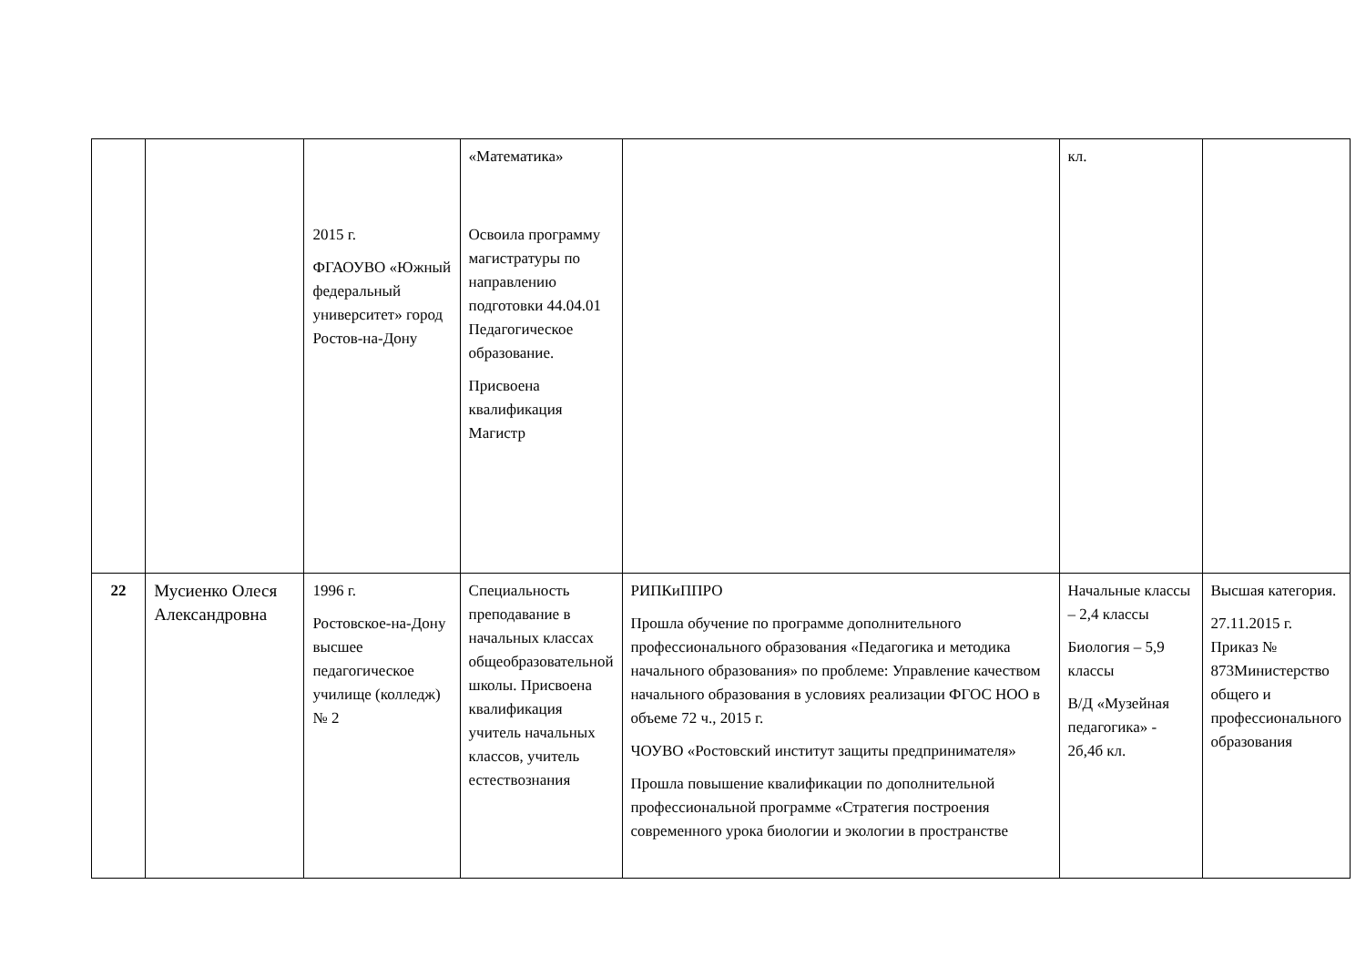| | | 2015 г. ФГАОУВО «Южный федеральный университет» город Ростов-на-Дону | «Математика» Освоила программу магистратуры по направлению подготовки 44.04.01 Педагогическое образование. Присвоена квалификация Магистр | | кл. | |
| 22 | Мусиенко Олеся Александровна | 1996 г. Ростовское-на-Дону высшее педагогическое училище (колледж) № 2 | Специальность преподавание в начальных классах общеобразовательной школы. Присвоена квалификация учитель начальных классов, учитель естествознания | РИПКиППРО Прошла обучение по программе дополнительного профессионального образования «Педагогика и методика начального образования» по проблеме: Управление качеством начального образования в условиях реализации ФГОС НОО в объеме 72 ч., 2015 г. ЧОУВО «Ростовский институт защиты предпринимателя» Прошла повышение квалификации по дополнительной профессиональной программе «Стратегия построения современного урока биологии и экологии в пространстве | Начальные классы – 2,4 классы Биология – 5,9 классы В/Д «Музейная педагогика» - 2б,4б кл. | Высшая категория. 27.11.2015 г. Приказ № 873Министерство общего и профессионального образования |